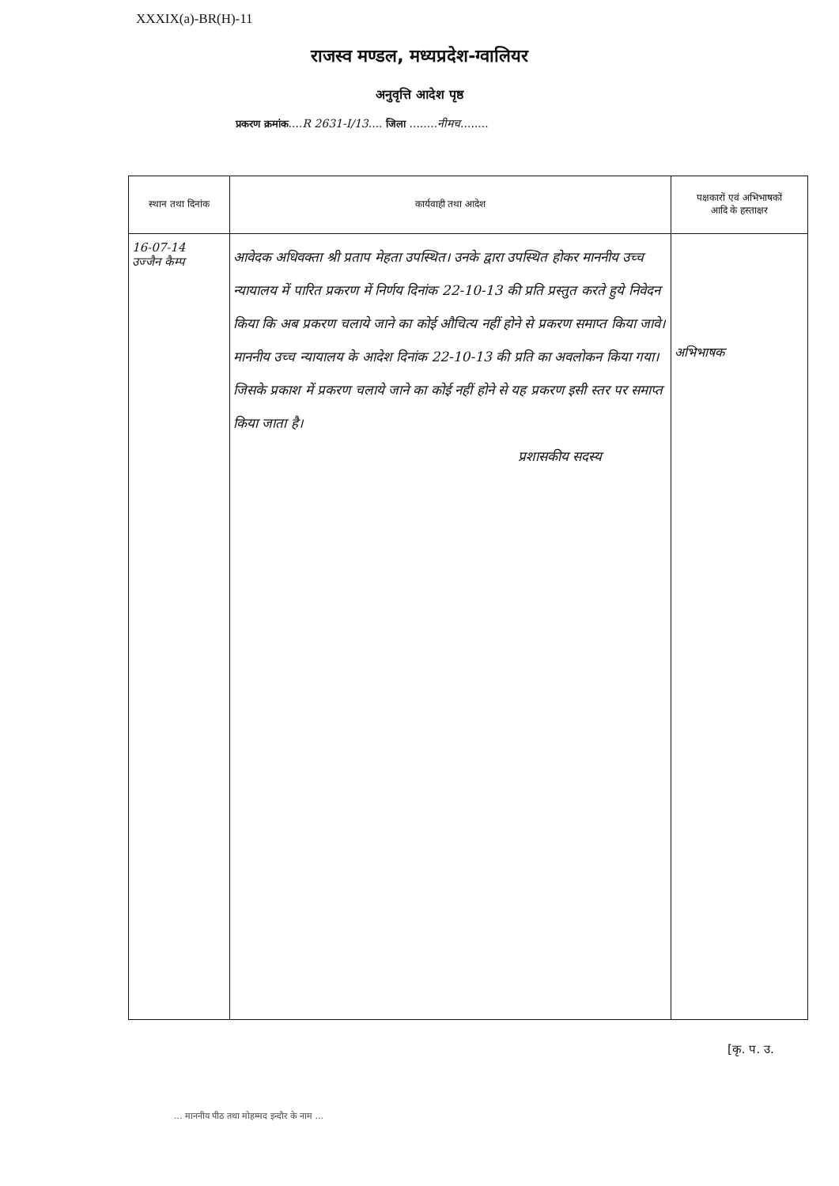XXXIX(a)-BR(H)-11
राजस्व मण्डल, मध्यप्रदेश-ग्वालियर
अनुवृत्ति आदेश पृष्ठ
प्रकरण क्रमांक....R 2631-I/13.... जिला ........नीमच........
| स्थान तथा दिनांक | कार्यवाही तथा आदेश | पक्षकारों एवं अभिभाषकों आदि के हस्ताक्षर |
| --- | --- | --- |
| 16-07-14 उज्जैन कैम्प | आवेदक अधिवक्ता श्री प्रताप मेहता उपस्थित। उनके द्वारा उपस्थित होकर माननीय उच्च न्यायालय में पारित प्रकरण में निर्णय दिनांक 22-10-13 की प्रति प्रस्तुत करते हुये निवेदन किया कि अब प्रकरण चलाये जाने का कोई औचित्य नहीं होने से प्रकरण समाप्त किया जावे। माननीय उच्च न्यायालय के आदेश दिनांक 22-10-13 की प्रति का अवलोकन किया गया। जिसके प्रकाश में प्रकरण चलाये जाने का कोई नहीं होने से यह प्रकरण इसी स्तर पर समाप्त किया जाता है। प्रशासकीय सदस्य | अभिभाषक |
[कृ. प. उ.
... माननीय पीठ तथा मोहम्मद इन्दौर के नाम ...